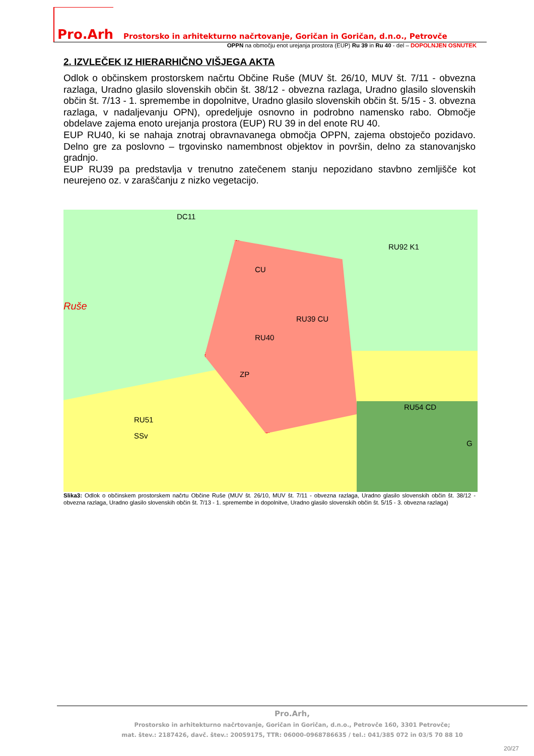Pro.Arh Prostorsko in arhitekturno načrtovanje, Goričan in Goričan, d.n.o., Petrovče
OPPN na območju enot urejanja prostora (EUP) Ru 39 in Ru 40 - del – DOPOLNJEN OSNUTEK
2. IZVLEČEK IZ HIERARHIČNO VIŠJEGA AKTA
Odlok o občinskem prostorskem načrtu Občine Ruše (MUV št. 26/10, MUV št. 7/11 - obvezna razlaga, Uradno glasilo slovenskih občin št. 38/12 - obvezna razlaga, Uradno glasilo slovenskih občin št. 7/13 - 1. spremembe in dopolnitve, Uradno glasilo slovenskih občin št. 5/15 - 3. obvezna razlaga, v nadaljevanju OPN), opredeljuje osnovno in podrobno namensko rabo. Območje obdelave zajema enoto urejanja prostora (EUP) RU 39 in del enote RU 40.
EUP RU40, ki se nahaja znotraj obravnavanega območja OPPN, zajema obstoječo pozidavo. Delno gre za poslovno – trgovinsko namembnost objektov in površin, delno za stanovanjsko gradnjo.
EUP RU39 pa predstavlja v trenutno zatečenem stanju nepozidano stavbno zemljišče kot neurejeno oz. v zaraščanju z nizko vegetacijo.
DC11
RU92 K1
RU39 CU
CU
RU40
ZP
RU54 CD
G
SSv
RU51
Ruše
Slika3: Odlok o občinskem prostorskem načrtu Občine Ruše (MUV št. 26/10, MUV št. 7/11 - obvezna razlaga, Uradno glasilo slovenskih občin št. 38/12 - obvezna razlaga, Uradno glasilo slovenskih občin št. 7/13 - 1. spremembe in dopolnitve, Uradno glasilo slovenskih občin št. 5/15 - 3. obvezna razlaga)
Pro.Arh,
Prostorsko in arhitekturno načrtovanje, Goričan in Goričan, d.n.o., Petrovče 160, 3301 Petrovče;
mat. štev.: 2187426, davč. štev.: 20059175, TTR: 06000-0968786635 / tel.: 041/385 072 in 03/5 70 88 10
20/27